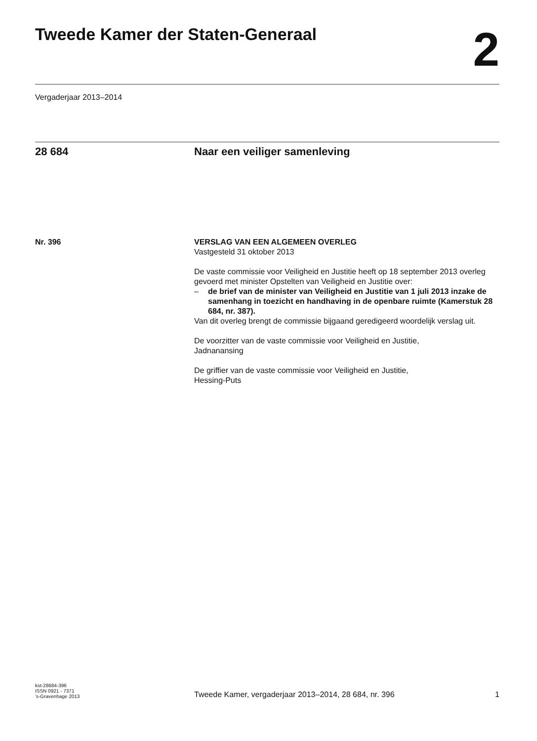Tweede Kamer der Staten-Generaal 2
Vergaderjaar 2013–2014
28 684 Naar een veiliger samenleving
Nr. 396 VERSLAG VAN EEN ALGEMEEN OVERLEG
Vastgesteld 31 oktober 2013
De vaste commissie voor Veiligheid en Justitie heeft op 18 september 2013 overleg gevoerd met minister Opstelten van Veiligheid en Justitie over:
– de brief van de minister van Veiligheid en Justitie van 1 juli 2013 inzake de samenhang in toezicht en handhaving in de openbare ruimte (Kamerstuk 28 684, nr. 387).
Van dit overleg brengt de commissie bijgaand geredigeerd woordelijk verslag uit.
De voorzitter van de vaste commissie voor Veiligheid en Justitie,
Jadnanansing
De griffier van de vaste commissie voor Veiligheid en Justitie,
Hessing-Puts
kst-28684-396
ISSN 0921 - 7371
’s-Gravenhage 2013
Tweede Kamer, vergaderjaar 2013–2014, 28 684, nr. 396
1